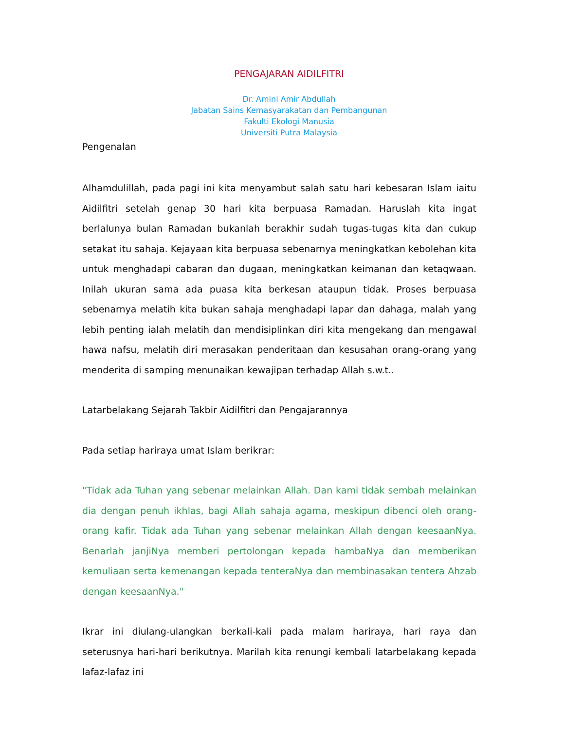PENGAJARAN AIDILFITRI
Dr. Amini Amir Abdullah
Jabatan Sains Kemasyarakatan dan Pembangunan
Fakulti Ekologi Manusia
Universiti Putra Malaysia
Pengenalan
Alhamdulillah, pada pagi ini kita menyambut salah satu hari kebesaran Islam iaitu Aidilfitri setelah genap 30 hari kita berpuasa Ramadan. Haruslah kita ingat berlalunya bulan Ramadan bukanlah berakhir sudah tugas-tugas kita dan cukup setakat itu sahaja. Kejayaan kita berpuasa sebenarnya meningkatkan kebolehan kita untuk menghadapi cabaran dan dugaan, meningkatkan keimanan dan ketaqwaan. Inilah ukuran sama ada puasa kita berkesan ataupun tidak. Proses berpuasa sebenarnya melatih kita bukan sahaja menghadapi lapar dan dahaga, malah yang lebih penting ialah melatih dan mendisiplinkan diri kita mengekang dan mengawal hawa nafsu, melatih diri merasakan penderitaan dan kesusahan orang-orang yang menderita di samping menunaikan kewajipan terhadap Allah s.w.t..
Latarbelakang Sejarah Takbir Aidilfitri dan Pengajarannya
Pada setiap hariraya umat Islam berikrar:
"Tidak ada Tuhan yang sebenar melainkan Allah. Dan kami tidak sembah melainkan dia dengan penuh ikhlas, bagi Allah sahaja agama, meskipun dibenci oleh orang-orang kafir. Tidak ada Tuhan yang sebenar melainkan Allah dengan keesaanNya. Benarlah janjiNya memberi pertolongan kepada hambaNya dan memberikan kemuliaan serta kemenangan kepada tenteraNya dan membinasakan tentera Ahzab dengan keesaanNya."
Ikrar ini diulang-ulangkan berkali-kali pada malam hariraya, hari raya dan seterusnya hari-hari berikutnya. Marilah kita renungi kembali latarbelakang kepada lafaz-lafaz ini